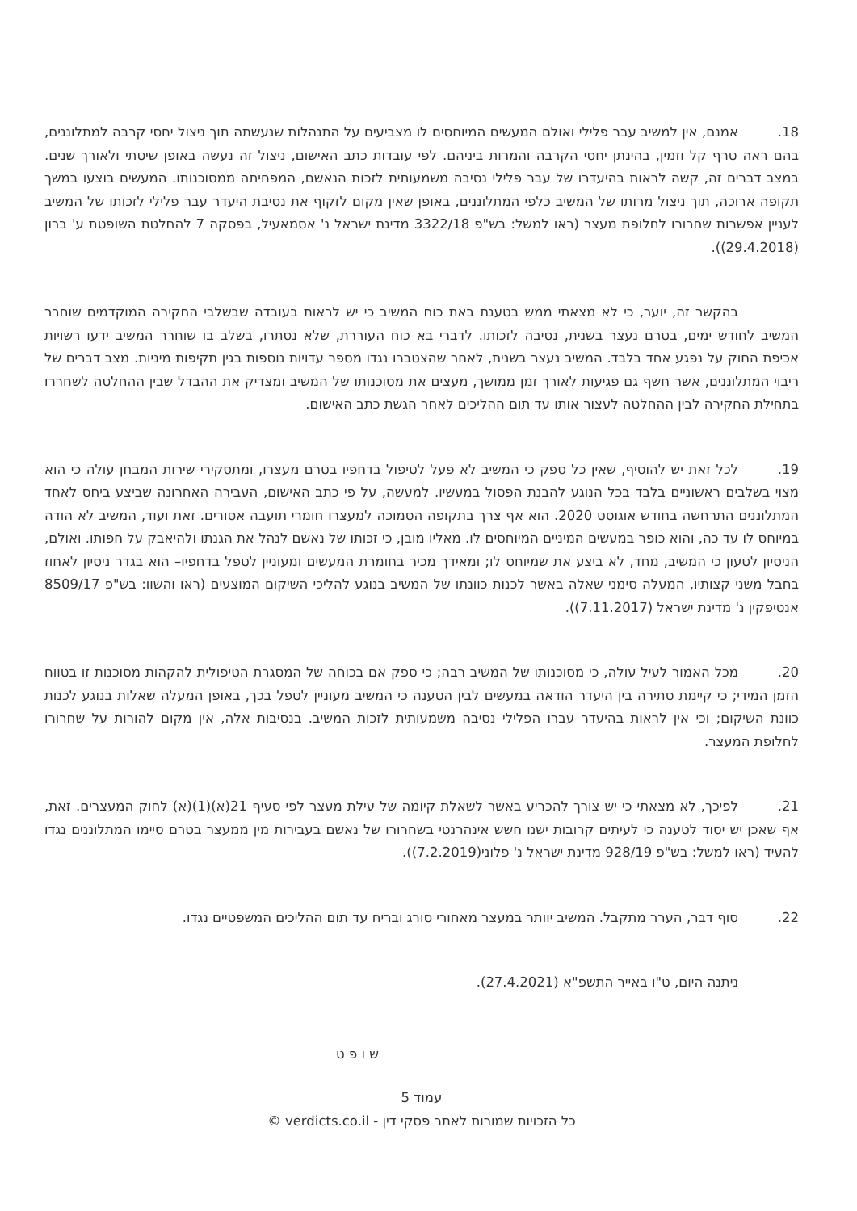18. אמנם, אין למשיב עבר פלילי ואולם המעשים המיוחסים לו מצביעים על התנהלות שנעשתה תוך ניצול יחסי קרבה למתלוננים, בהם ראה טרף קל וזמין, בהינתן יחסי הקרבה והמרות ביניהם. לפי עובדות כתב האישום, ניצול זה נעשה באופן שיטתי ולאורך שנים. במצב דברים זה, קשה לראות בהיעדרו של עבר פלילי נסיבה משמעותית לזכות הנאשם, המפחיתה ממסוכנותו. המעשים בוצעו במשך תקופה ארוכה, תוך ניצול מרותו של המשיב כלפי המתלוננים, באופן שאין מקום לזקוף את נסיבת היעדר עבר פלילי לזכותו של המשיב לעניין אפשרות שחרורו לחלופת מעצר (ראו למשל: בש"פ 3322/18 מדינת ישראל נ' אסמאעיל, בפסקה 7 להחלטת השופטת ע' ברון (29.4.2018)).
בהקשר זה, יוער, כי לא מצאתי ממש בטענת באת כוח המשיב כי יש לראות בעובדה שבשלבי החקירה המוקדמים שוחרר המשיב לחודש ימים, בטרם נעצר בשנית, נסיבה לזכותו. לדברי בא כוח העוררת, שלא נסתרו, בשלב בו שוחרר המשיב ידעו רשויות אכיפת החוק על נפגע אחד בלבד. המשיב נעצר בשנית, לאחר שהצטברו נגדו מספר עדויות נוספות בגין תקיפות מיניות. מצב דברים של ריבוי המתלוננים, אשר חשף גם פגיעות לאורך זמן ממושך, מעצים את מסוכנותו של המשיב ומצדיק את ההבדל שבין ההחלטה לשחררו בתחילת החקירה לבין ההחלטה לעצור אותו עד תום ההליכים לאחר הגשת כתב האישום.
19. לכל זאת יש להוסיף, שאין כל ספק כי המשיב לא פעל לטיפול בדחפיו בטרם מעצרו, ומתסקירי שירות המבחן עולה כי הוא מצוי בשלבים ראשוניים בלבד בכל הנוגע להבנת הפסול במעשיו. למעשה, על פי כתב האישום, העבירה האחרונה שביצע ביחס לאחד המתלוננים התרחשה בחודש אוגוסט 2020. הוא אף צרך בתקופה הסמוכה למעצרו חומרי תועבה אסורים. זאת ועוד, המשיב לא הודה במיוחס לו עד כה, והוא כופר במעשים המיניים המיוחסים לו. מאליו מובן, כי זכותו של נאשם לנהל את הגנתו ולהיאבק על חפותו. ואולם, הניסיון לטעון כי המשיב, מחד, לא ביצע את שמיוחס לו; ומאידך מכיר בחומרת המעשים ומעוניין לטפל בדחפיו– הוא בגדר ניסיון לאחוז בחבל משני קצותיו, המעלה סימני שאלה באשר לכנות כוונתו של המשיב בנוגע להליכי השיקום המוצעים (ראו והשוו: בש"פ 8509/17 אנטיפקין נ' מדינת ישראל (7.11.2017)).
20. מכל האמור לעיל עולה, כי מסוכנותו של המשיב רבה; כי ספק אם בכוחה של המסגרת הטיפולית להקהות מסוכנות זו בטווח הזמן המידי; כי קיימת סתירה בין היעדר הודאה במעשים לבין הטענה כי המשיב מעוניין לטפל בכך, באופן המעלה שאלות בנוגע לכנות כוונת השיקום; וכי אין לראות בהיעדר עברו הפלילי נסיבה משמעותית לזכות המשיב. בנסיבות אלה, אין מקום להורות על שחרורו לחלופת המעצר.
21. לפיכך, לא מצאתי כי יש צורך להכריע באשר לשאלת קיומה של עילת מעצר לפי סעיף 21(א)(1)(א) לחוק המעצרים. זאת, אף שאכן יש יסוד לטענה כי לעיתים קרובות ישנו חשש אינהרנטי בשחרורו של נאשם בעבירות מין ממעצר בטרם סיימו המתלוננים נגדו להעיד (ראו למשל: בש"פ 928/19 מדינת ישראל נ' פלוני(7.2.2019)).
22. סוף דבר, הערר מתקבל. המשיב יוותר במעצר מאחורי סורג ובריח עד תום ההליכים המשפטיים נגדו.
ניתנה היום, ט"ו באייר התשפ"א (27.4.2021).
ש ו פ ט
עמוד 5
כל הזכויות שמורות לאתר פסקי דין - verdicts.co.il ©